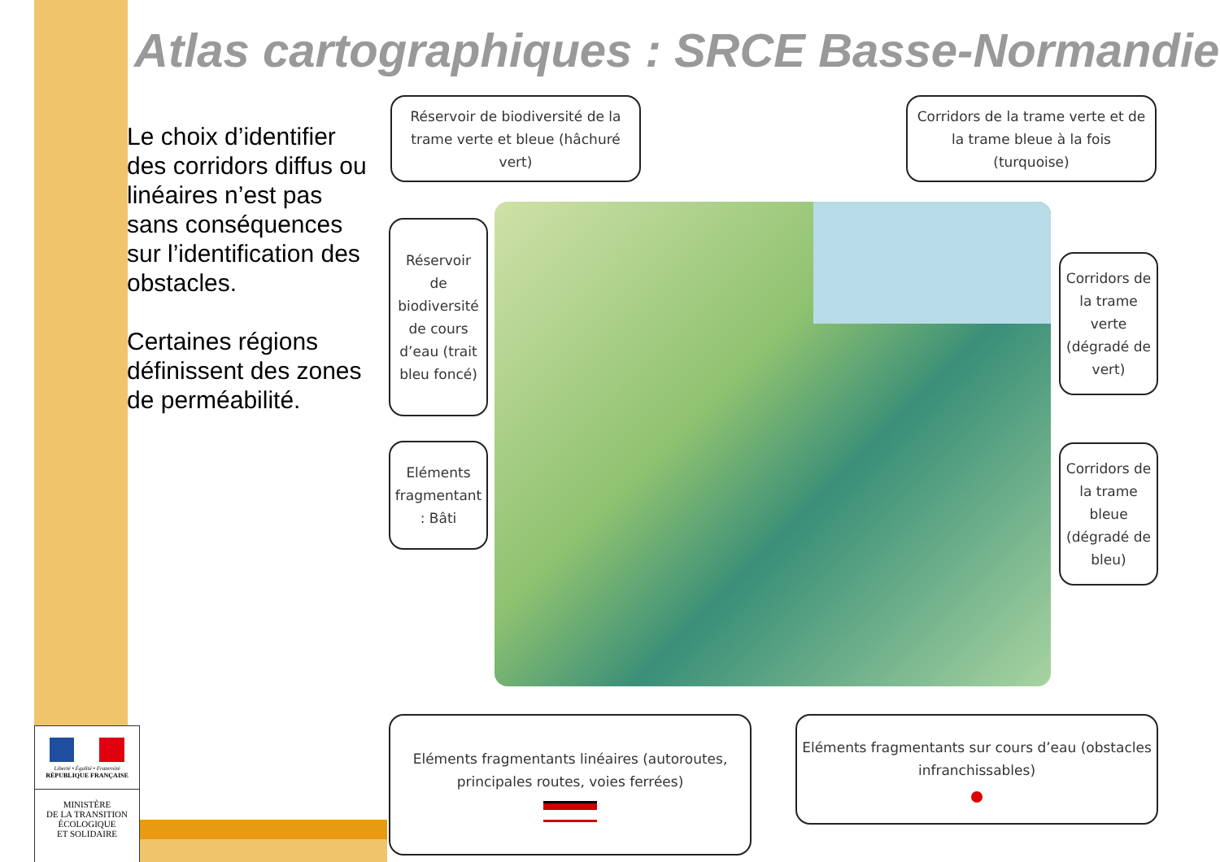Atlas cartographiques : SRCE Basse-Normandie
Le choix d’identifier des corridors diffus ou linéaires n’est pas sans conséquences sur l’identification des obstacles.
Certaines régions définissent des zones de perméabilité.
Réservoir de biodiversité de la trame verte et bleue (hâchuré vert)
Corridors de la trame verte et de la trame bleue à la fois (turquoise)
Réservoir de biodiversité de cours d’eau (trait bleu foncé)
Corridors de la trame verte (dégradé de vert)
Eléments fragmentant : Bâti
Corridors de la trame bleue (dégradé de bleu)
Eléments fragmentants linéaires (autoroutes, principales routes, voies ferrées)
Eléments fragmentants sur cours d’eau (obstacles infranchissables)
Liberté • Égalité • Fraternité
RÉPUBLIQUE FRANÇAISE
MINISTÈRE
DE LA TRANSITION
ÉCOLOGIQUE
ET SOLIDAIRE